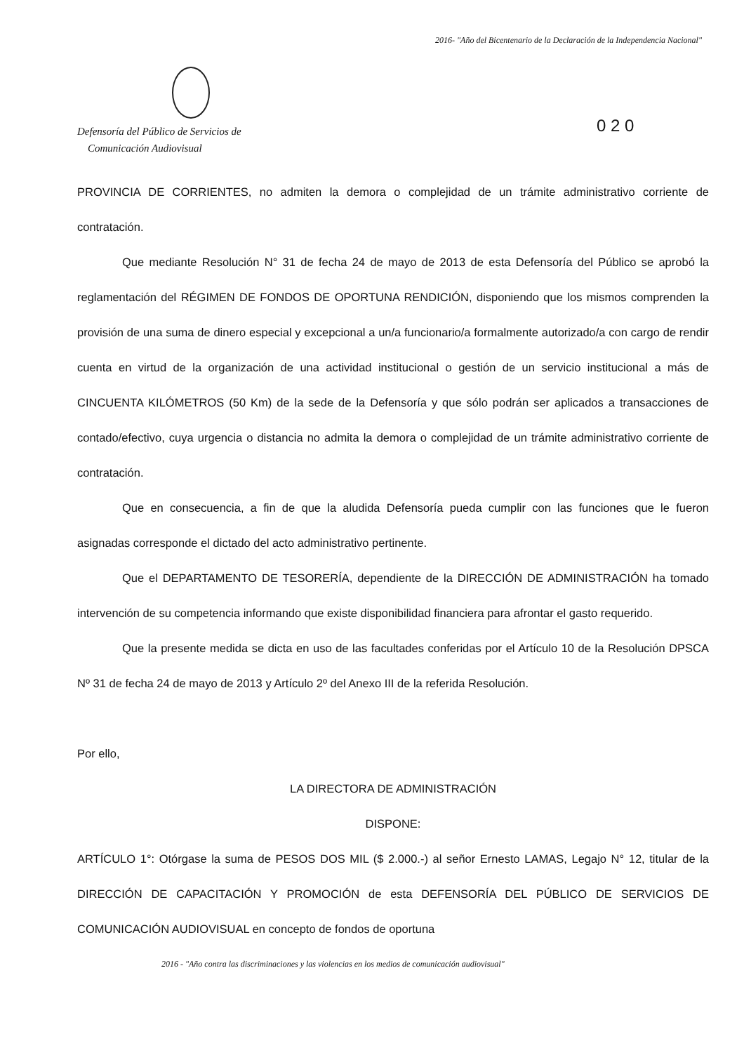2016- "Año del Bicentenario de la Declaración de la Independencia Nacional"
Defensoría del Público de Servicios de
Comunicación Audiovisual
0 2 0
PROVINCIA DE CORRIENTES, no admiten la demora o complejidad de un trámite administrativo corriente de contratación.
Que mediante Resolución N° 31 de fecha 24 de mayo de 2013 de esta Defensoría del Público se aprobó la reglamentación del RÉGIMEN DE FONDOS DE OPORTUNA RENDICIÓN, disponiendo que los mismos comprenden la provisión de una suma de dinero especial y excepcional a un/a funcionario/a formalmente autorizado/a con cargo de rendir cuenta en virtud de la organización de una actividad institucional o gestión de un servicio institucional a más de CINCUENTA KILÓMETROS (50 Km) de la sede de la Defensoría y que sólo podrán ser aplicados a transacciones de contado/efectivo, cuya urgencia o distancia no admita la demora o complejidad de un trámite administrativo corriente de contratación.
Que en consecuencia, a fin de que la aludida Defensoría pueda cumplir con las funciones que le fueron asignadas corresponde el dictado del acto administrativo pertinente.
Que el DEPARTAMENTO DE TESORERÍA, dependiente de la DIRECCIÓN DE ADMINISTRACIÓN ha tomado intervención de su competencia informando que existe disponibilidad financiera para afrontar el gasto requerido.
Que la presente medida se dicta en uso de las facultades conferidas por el Artículo 10 de la Resolución DPSCA Nº 31 de fecha 24 de mayo de 2013 y Artículo 2º del Anexo III de la referida Resolución.
Por ello,
LA DIRECTORA DE ADMINISTRACIÓN
DISPONE:
ARTÍCULO 1°: Otórgase la suma de PESOS DOS MIL ($ 2.000.-) al señor Ernesto LAMAS, Legajo N° 12, titular de la DIRECCIÓN DE CAPACITACIÓN Y PROMOCIÓN de esta DEFENSORÍA DEL PÚBLICO DE SERVICIOS DE COMUNICACIÓN AUDIOVISUAL en concepto de fondos de oportuna
2016 - "Año contra las discriminaciones y las violencias en los medios de comunicación audiovisual"